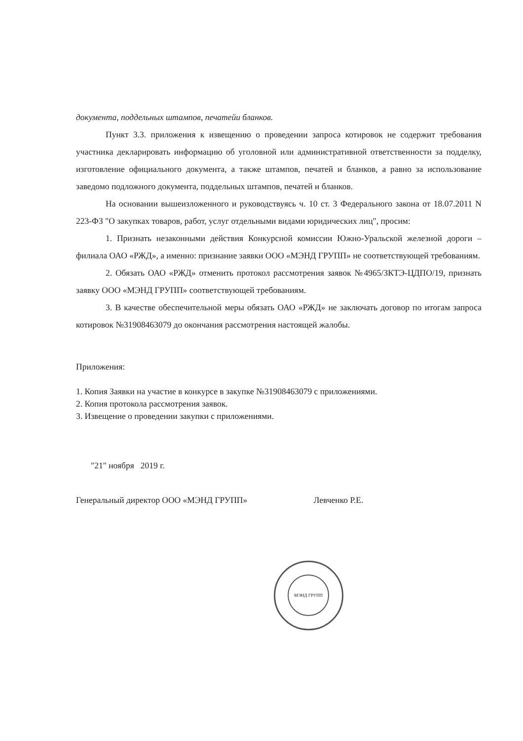документа, поддельных штампов, печатейи бланков.
Пункт 3.3. приложения к извещению о проведении запроса котировок не содержит требования участника декларировать информацию об уголовной или административной ответственности за подделку, изготовление официального документа, а также штампов, печатей и бланков, а равно за использование заведомо подложного документа, поддельных штампов, печатей и бланков.
На основании вышеизложенного и руководствуясь ч. 10 ст. 3 Федерального закона от 18.07.2011 N 223-ФЗ "О закупках товаров, работ, услуг отдельными видами юридических лиц", просим:
1. Признать незаконными действия Конкурсной комиссии Южно-Уральской железной дороги – филиала ОАО «РЖД», а именно: признание заявки ООО «МЭНД ГРУПП» не соответствующей требованиям.
2. Обязать ОАО «РЖД» отменить протокол рассмотрения заявок №4965/ЗКТЭ-ЦДПО/19, признать заявку ООО «МЭНД ГРУПП» соответствующей требованиям.
3. В качестве обеспечительной меры обязать ОАО «РЖД» не заключать договор по итогам запроса котировок №31908463079 до окончания рассмотрения настоящей жалобы.
Приложения:
1. Копия Заявки на участие в конкурсе в закупке №31908463079 с приложениями.
2. Копия протокола рассмотрения заявок.
3. Извещение о проведении закупки с приложениями.
"21" ноября 2019 г.
Генеральный директор ООО «МЭНД ГРУПП» Левченко Р.Е.
МЭНД ГРУПП